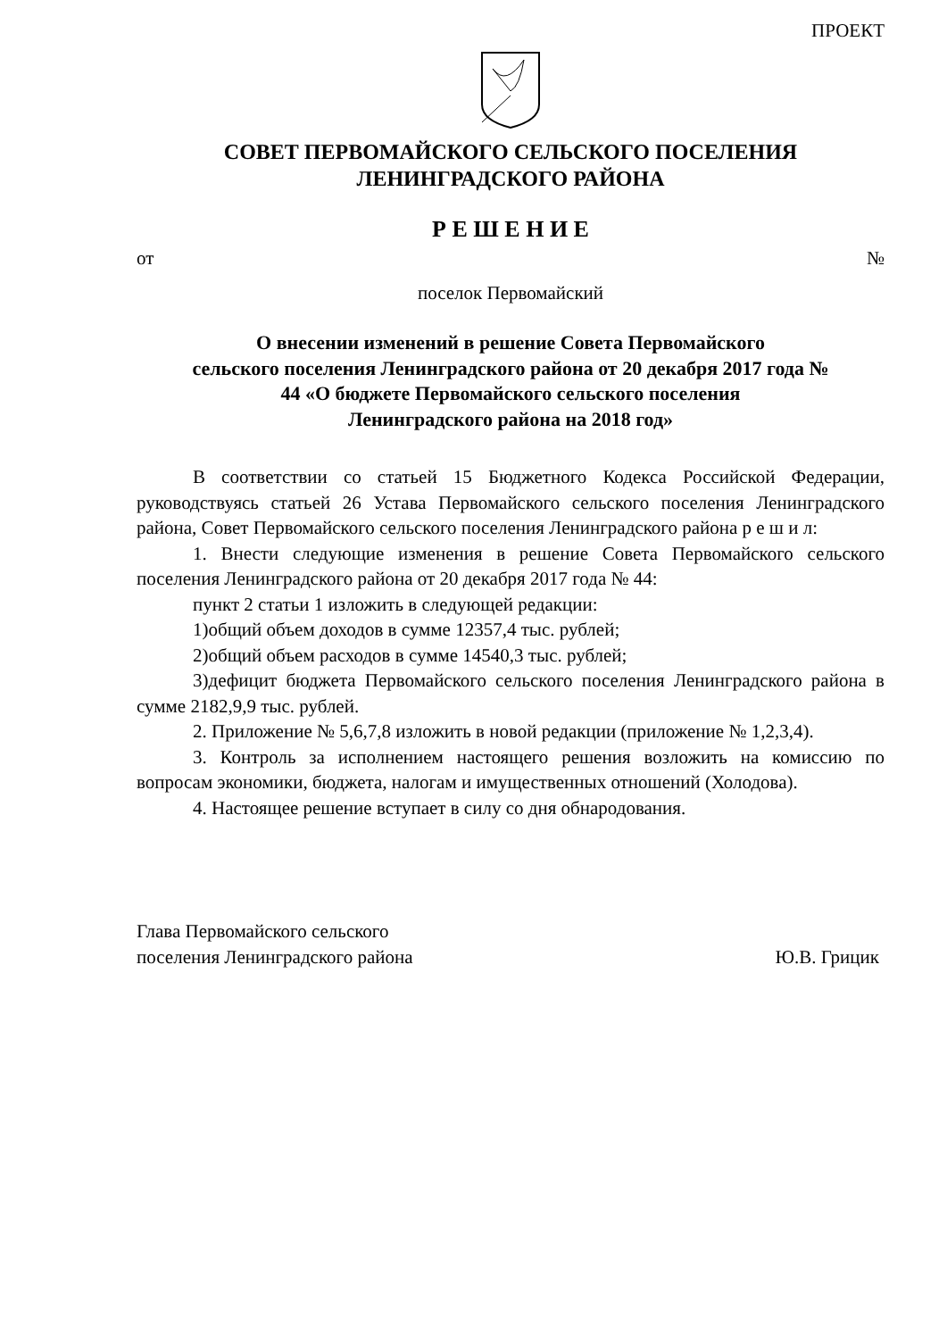ПРОЕКТ
СОВЕТ ПЕРВОМАЙСКОГО СЕЛЬСКОГО ПОСЕЛЕНИЯ
ЛЕНИНГРАДСКОГО РАЙОНА
Р Е Ш Е Н И Е
от №
поселок Первомайский
О внесении изменений в решение Совета Первомайского
сельского поселения Ленинградского района от 20 декабря 2017 года №
44 «О бюджете Первомайского сельского поселения
Ленинградского района на 2018 год»
В соответствии со статьей 15 Бюджетного Кодекса Российской Федерации, руководствуясь статьей 26 Устава Первомайского сельского поселения Ленинградского района, Совет Первомайского сельского поселения Ленинградского района р е ш и л:
1. Внести следующие изменения в решение Совета Первомайского сельского поселения Ленинградского района от 20 декабря 2017 года № 44:
пункт 2 статьи 1 изложить в следующей редакции:
1)общий объем доходов в сумме 12357,4 тыс. рублей;
2)общий объем расходов в сумме 14540,3 тыс. рублей;
3)дефицит бюджета Первомайского сельского поселения Ленинградского района в сумме 2182,9,9 тыс. рублей.
2. Приложение № 5,6,7,8 изложить в новой редакции (приложение № 1,2,3,4).
3. Контроль за исполнением настоящего решения возложить на комиссию по вопросам экономики, бюджета, налогам и имущественных отношений (Холодова).
4. Настоящее решение вступает в силу со дня обнародования.
Глава Первомайского сельского
поселения Ленинградского района Ю.В. Грицик